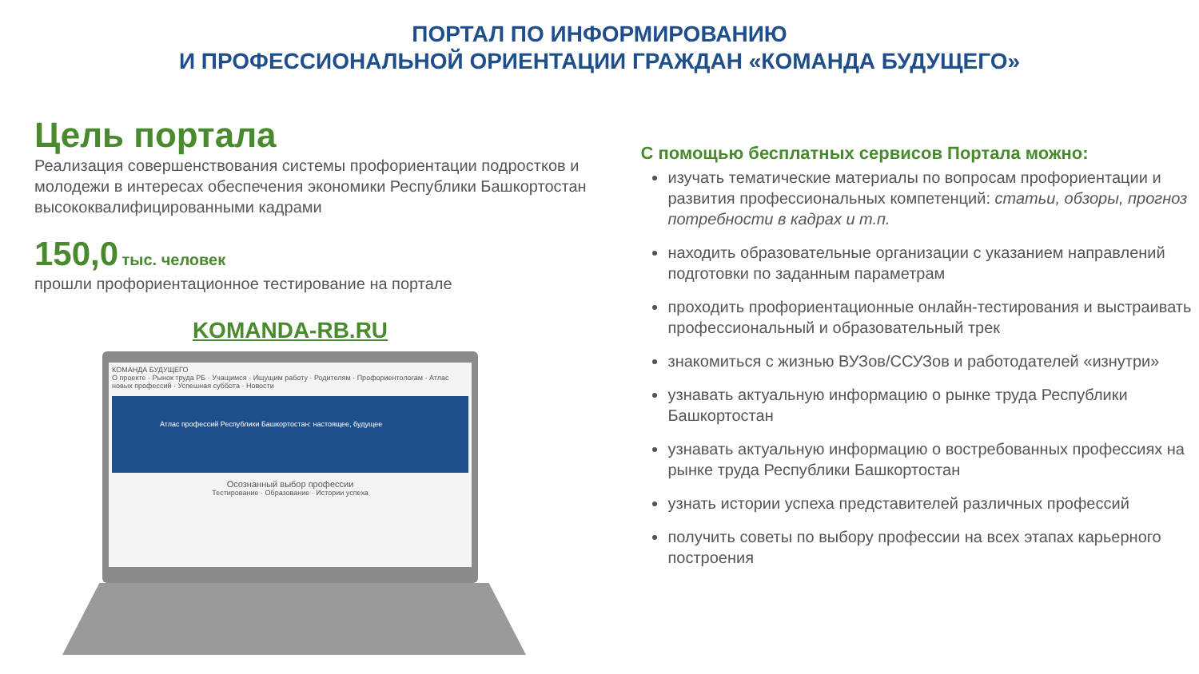ПОРТАЛ ПО ИНФОРМИРОВАНИЮ
И ПРОФЕССИОНАЛЬНОЙ ОРИЕНТАЦИИ ГРАЖДАН «КОМАНДА БУДУЩЕГО»
Цель портала
Реализация совершенствования системы профориентации подростков и молодежи в интересах обеспечения экономики Республики Башкортостан высококвалифицированными кадрами
150,0 тыс. человек
прошли профориентационное тестирование на портале
KOMANDA-RB.RU
КОМАНДА БУДУЩЕГО
О проекте · Рынок труда РБ · Учащимся · Ищущим работу · Родителям · Профориентологам · Атлас новых профессий · Успешная суббота · Новости
Атлас профессий Республики Башкортостан: настоящее, будущее
Осознанный выбор профессии
Тестирование · Образование · Истории успеха
С помощью бесплатных сервисов Портала можно:
изучать тематические материалы по вопросам профориентации и развития профессиональных компетенций: статьи, обзоры, прогноз потребности в кадрах и т.п.
находить образовательные организации с указанием направлений подготовки по заданным параметрам
проходить профориентационные онлайн-тестирования и выстраивать профессиональный и образовательный трек
знакомиться с жизнью ВУЗов/ССУЗов и работодателей «изнутри»
узнавать актуальную информацию о рынке труда Республики Башкортостан
узнавать актуальную информацию о востребованных профессиях на рынке труда Республики Башкортостан
узнать истории успеха представителей различных профессий
получить советы по выбору профессии на всех этапах карьерного построения